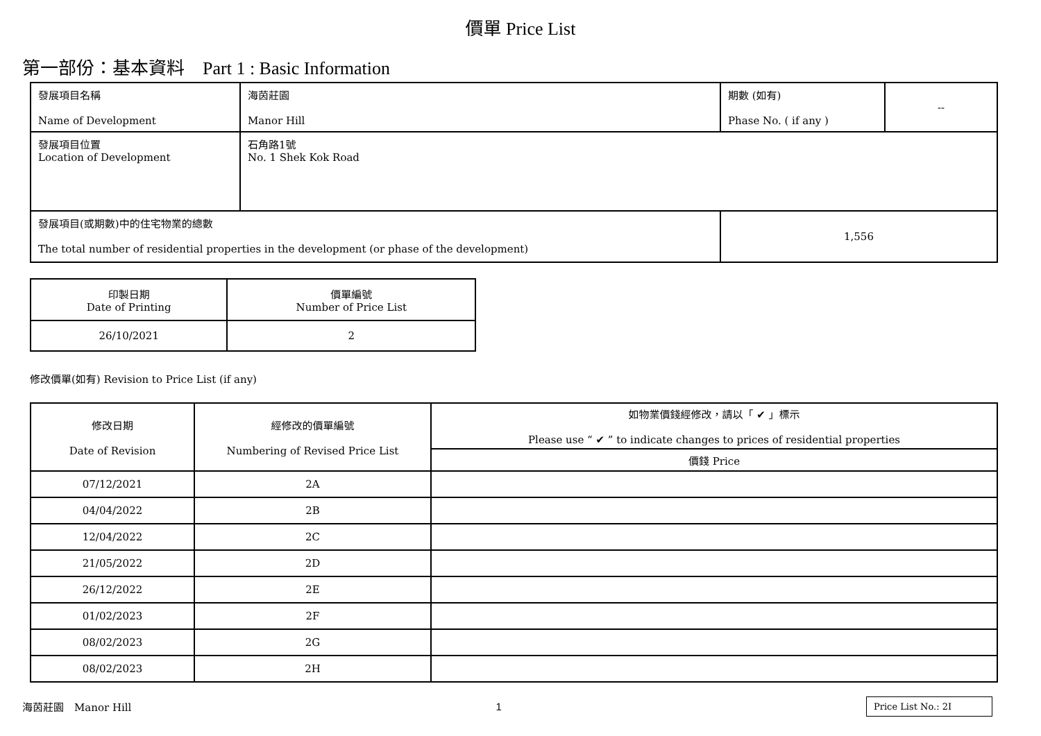價單 Price List
第一部份：基本資料　Part 1 : Basic Information
| 發展項目名稱 Name of Development | 海茵莊園 Manor Hill | 期數 (如有) Phase No. ( if any ) | -- |
| 發展項目位置 Location of Development | 石角路1號 No. 1 Shek Kok Road | | |
| 發展項目(或期數)中的住宅物業的總數 The total number of residential properties in the development (or phase of the development) | | 1,556 | |
| 印製日期 Date of Printing | 價單編號 Number of Price List |
| --- | --- |
| 26/10/2021 | 2 |
修改價單(如有) Revision to Price List (if any)
| 修改日期 Date of Revision | 經修改的價單編號 Numbering of Revised Price List | 如物業價錢經修改，請以「 ✔ 」標示 Please use “ ✔ ” to indicate changes to prices of residential properties |
| --- | --- | --- |
| | | 價錢 Price |
| 07/12/2021 | 2A | |
| 04/04/2022 | 2B | |
| 12/04/2022 | 2C | |
| 21/05/2022 | 2D | |
| 26/12/2022 | 2E | |
| 01/02/2023 | 2F | |
| 08/02/2023 | 2G | |
| 08/02/2023 | 2H | |
海茵莊園　Manor Hill 1 Price List No.: 2I